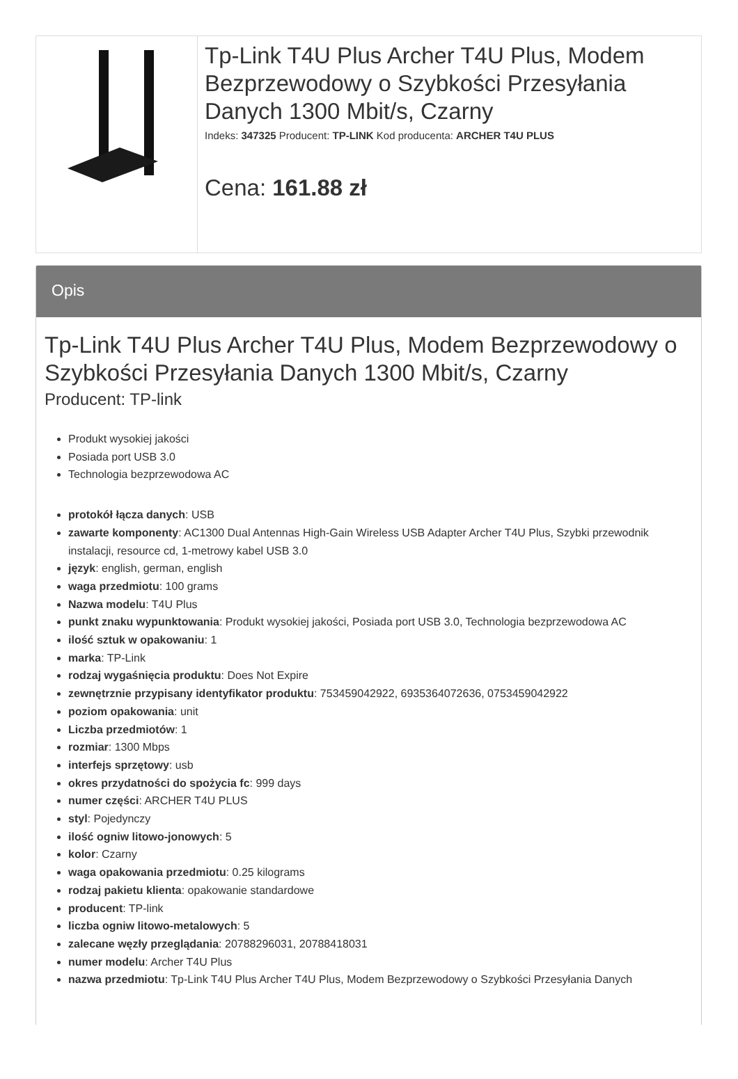Tp-Link T4U Plus Archer T4U Plus, Modem Bezprzewodowy o Szybkości Przesyłania Danych 1300 Mbit/s, Czarny
Indeks: 347325 Producent: TP-LINK Kod producenta: ARCHER T4U PLUS
Cena: 161.88 zł
Opis
Tp-Link T4U Plus Archer T4U Plus, Modem Bezprzewodowy o Szybkości Przesyłania Danych 1300 Mbit/s, Czarny
Producent: TP-link
Produkt wysokiej jakości
Posiada port USB 3.0
Technologia bezprzewodowa AC
protokół łącza danych: USB
zawarte komponenty: AC1300 Dual Antennas High-Gain Wireless USB Adapter Archer T4U Plus, Szybki przewodnik instalacji, resource cd, 1-metrowy kabel USB 3.0
język: english, german, english
waga przedmiotu: 100 grams
Nazwa modelu: T4U Plus
punkt znaku wypunktowania: Produkt wysokiej jakości, Posiada port USB 3.0, Technologia bezprzewodowa AC
ilość sztuk w opakowaniu: 1
marka: TP-Link
rodzaj wygaśnięcia produktu: Does Not Expire
zewnętrznie przypisany identyfikator produktu: 753459042922, 6935364072636, 0753459042922
poziom opakowania: unit
Liczba przedmiotów: 1
rozmiar: 1300 Mbps
interfejs sprzętowy: usb
okres przydatności do spożycia fc: 999 days
numer części: ARCHER T4U PLUS
styl: Pojedynczy
ilość ogniw litowo-jonowych: 5
kolor: Czarny
waga opakowania przedmiotu: 0.25 kilograms
rodzaj pakietu klienta: opakowanie standardowe
producent: TP-link
liczba ogniw litowo-metalowych: 5
zalecane węzły przeglądania: 20788296031, 20788418031
numer modelu: Archer T4U Plus
nazwa przedmiotu: Tp-Link T4U Plus Archer T4U Plus, Modem Bezprzewodowy o Szybkości Przesyłania Danych